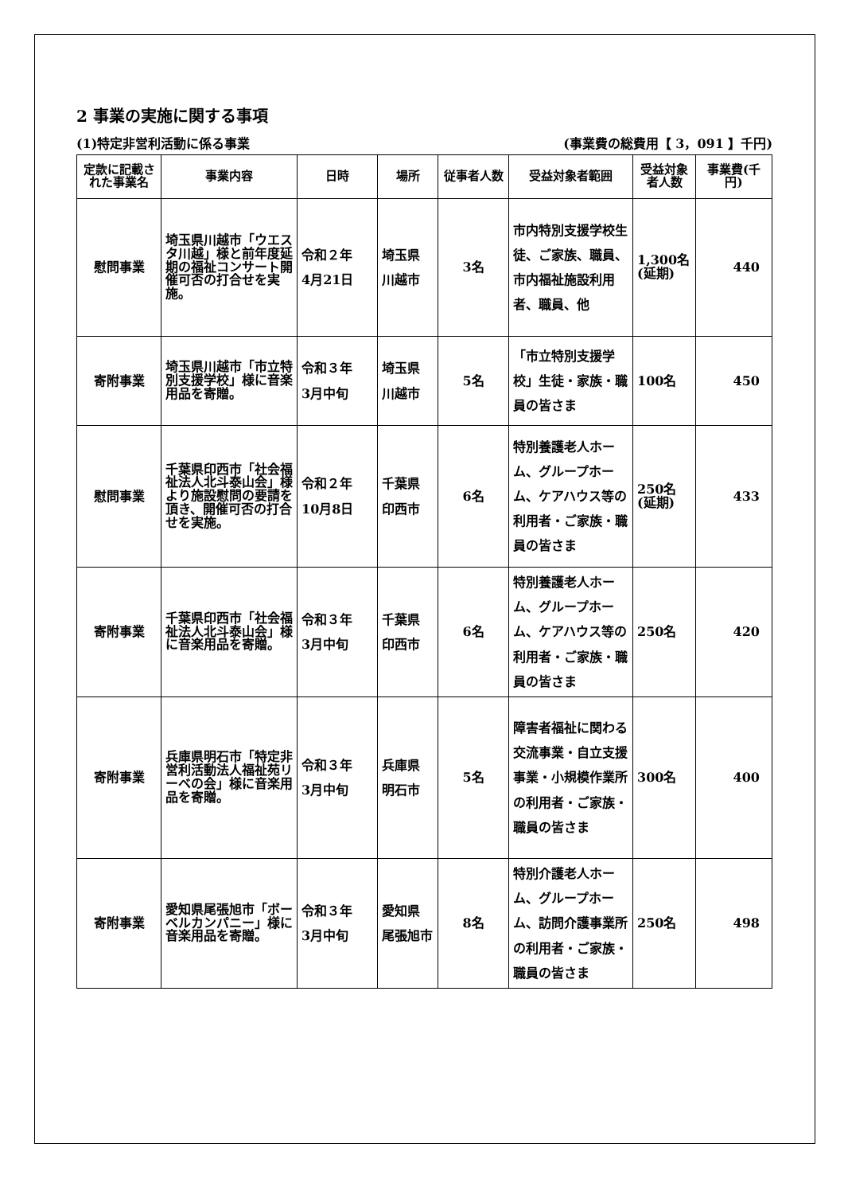2 事業の実施に関する事項
(1)特定非営利活動に係る事業 (事業費の総費用【 3，091 】千円)
| 定款に記載された事業名 | 事業内容 | 日時 | 場所 | 従事者人数 | 受益対象者範囲 | 受益対象者人数 | 事業費(千円) |
| --- | --- | --- | --- | --- | --- | --- | --- |
| 慰問事業 | 埼玉県川越市「ウエスタ川越」様と前年度延期の福祉コンサート開催可否の打合せを実施。 | 令和２年 4月21日 | 埼玉県 川越市 | 3名 | 市内特別支援学校生徒、ご家族、職員、市内福祉施設利用者、職員、他 | 1,300名(延期) | 440 |
| 寄附事業 | 埼玉県川越市「市立特別支援学校」様に音楽用品を寄贈。 | 令和３年 3月中旬 | 埼玉県 川越市 | 5名 | 「市立特別支援学校」生徒・家族・職員の皆さま | 100名 | 450 |
| 慰問事業 | 千葉県印西市「社会福祉法人北斗泰山会」様より施設慰問の要請を頂き、開催可否の打合せを実施。 | 令和２年 10月8日 | 千葉県 印西市 | 6名 | 特別養護老人ホーム、グループホーム、ケアハウス等の利用者・ご家族・職員の皆さま | 250名(延期) | 433 |
| 寄附事業 | 千葉県印西市「社会福祉法人北斗泰山会」様に音楽用品を寄贈。 | 令和３年 3月中旬 | 千葉県 印西市 | 6名 | 特別養護老人ホーム、グループホーム、ケアハウス等の利用者・ご家族・職員の皆さま | 250名 | 420 |
| 寄附事業 | 兵庫県明石市「特定非営利活動法人福祉苑リーベの会」様に音楽用品を寄贈。 | 令和３年 3月中旬 | 兵庫県 明石市 | 5名 | 障害者福祉に関わる交流事業・自立支援事業・小規模作業所の利用者・ご家族・職員の皆さま | 300名 | 400 |
| 寄附事業 | 愛知県尾張旭市「ボーベルカンパニー」様に音楽用品を寄贈。 | 令和３年 3月中旬 | 愛知県 尾張旭市 | 8名 | 特別介護老人ホーム、グループホーム、訪問介護事業所の利用者・ご家族・職員の皆さま | 250名 | 498 |